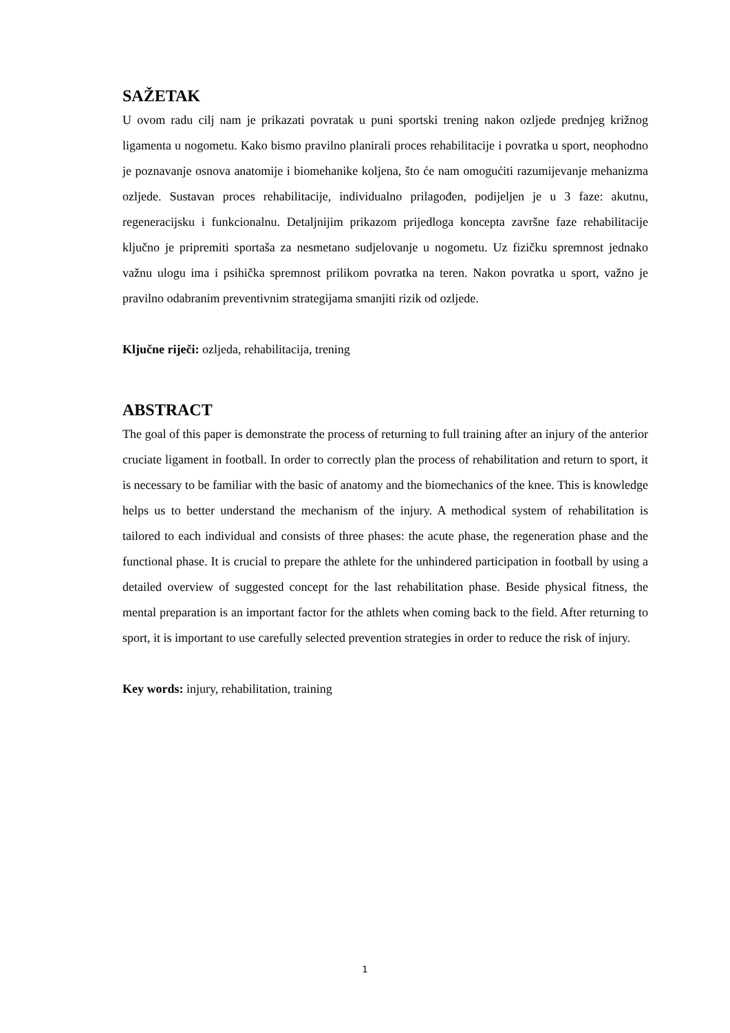SAŽETAK
U ovom radu cilj nam je prikazati povratak u puni sportski trening nakon ozljede prednjeg križnog ligamenta u nogometu. Kako bismo pravilno planirali proces rehabilitacije i povratka u sport, neophodno je poznavanje osnova anatomije i biomehanike koljena, što će nam omogućiti razumijevanje mehanizma ozljede. Sustavan proces rehabilitacije, individualno prilagođen, podijeljen je u 3 faze: akutnu, regeneracijsku i funkcionalnu. Detaljnijim prikazom prijedloga koncepta završne faze rehabilitacije ključno je pripremiti sportaša za nesmetano sudjelovanje u nogometu. Uz fizičku spremnost jednako važnu ulogu ima i psihička spremnost prilikom povratka na teren. Nakon povratka u sport, važno je pravilno odabranim preventivnim strategijama smanjiti rizik od ozljede.
Ključne riječi: ozljeda, rehabilitacija, trening
ABSTRACT
The goal of this paper is demonstrate the process of returning to full training after an injury of the anterior cruciate ligament in football. In order to correctly plan the process of rehabilitation and return to sport, it is necessary to be familiar with the basic of anatomy and the biomechanics of the knee. This is knowledge helps us to better understand the mechanism of the injury. A methodical system of rehabilitation is tailored to each individual and consists of three phases: the acute phase, the regeneration phase and the functional phase. It is crucial to prepare the athlete for the unhindered participation in football by using a detailed overview of suggested concept for the last rehabilitation phase. Beside physical fitness, the mental preparation is an important factor for the athlets when coming back to the field. After returning to sport, it is important to use carefully selected prevention strategies in order to reduce the risk of injury.
Key words: injury, rehabilitation, training
1